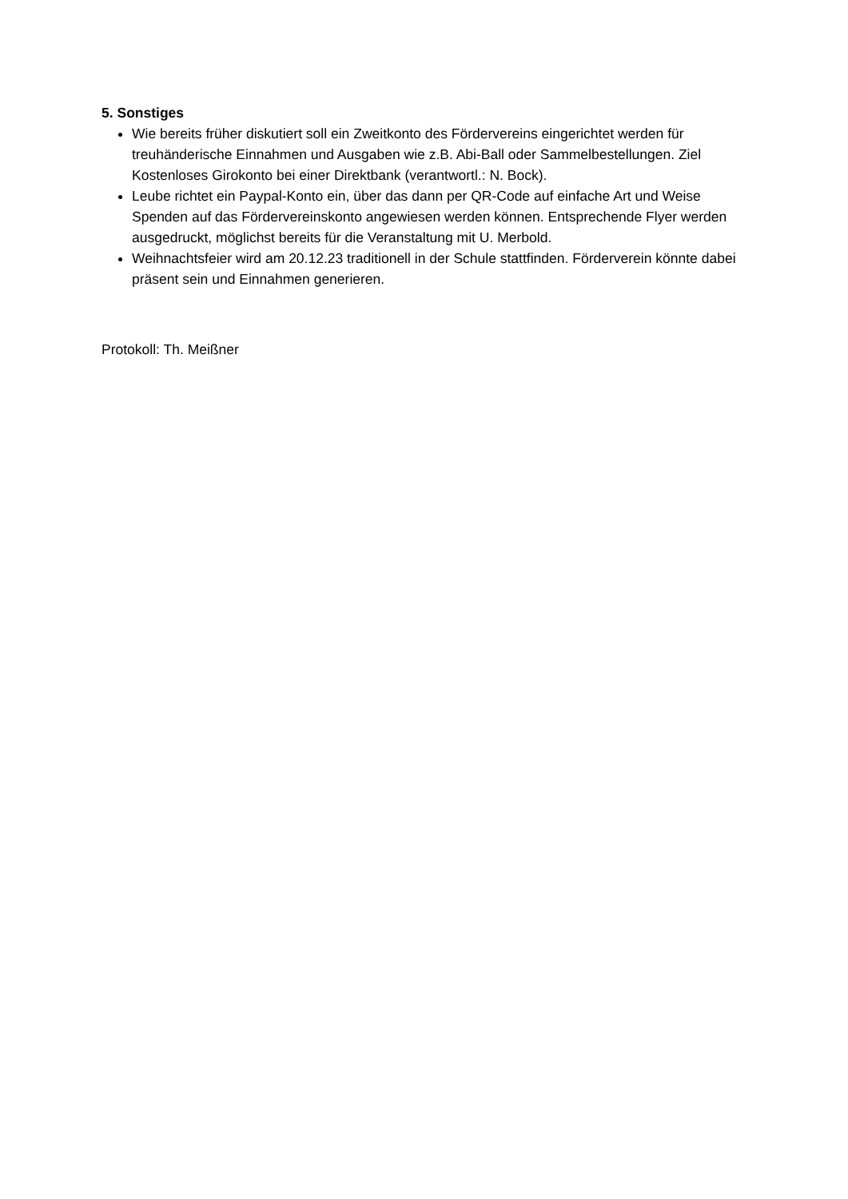5. Sonstiges
Wie bereits früher diskutiert soll ein Zweitkonto des Fördervereins eingerichtet werden für treuhänderische Einnahmen und Ausgaben wie z.B. Abi-Ball oder Sammelbestellungen. Ziel Kostenloses Girokonto bei einer Direktbank (verantwortl.: N. Bock).
Leube richtet ein Paypal-Konto ein, über das dann per QR-Code auf einfache Art und Weise Spenden auf das Fördervereinskonto angewiesen werden können. Entsprechende Flyer werden ausgedruckt, möglichst bereits für die Veranstaltung mit U. Merbold.
Weihnachtsfeier wird am 20.12.23 traditionell in der Schule stattfinden. Förderverein könnte dabei präsent sein und Einnahmen generieren.
Protokoll: Th. Meißner